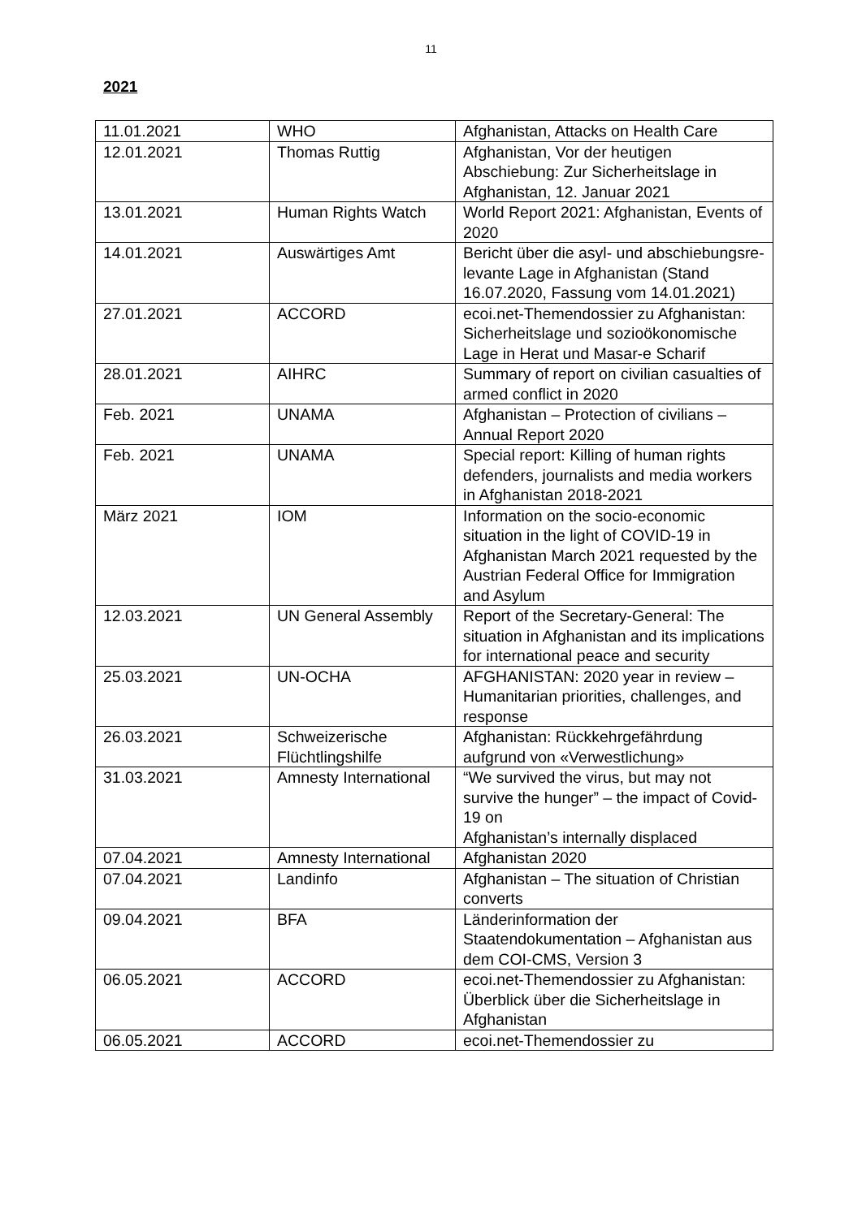11
2021
| 11.01.2021 | WHO | Afghanistan, Attacks on Health Care |
| 12.01.2021 | Thomas Ruttig | Afghanistan, Vor der heutigen Abschiebung: Zur Sicherheitslage in Afghanistan, 12. Januar 2021 |
| 13.01.2021 | Human Rights Watch | World Report 2021: Afghanistan, Events of 2020 |
| 14.01.2021 | Auswärtiges Amt | Bericht über die asyl- und abschiebungsre-levante Lage in Afghanistan (Stand 16.07.2020, Fassung vom 14.01.2021) |
| 27.01.2021 | ACCORD | ecoi.net-Themendossier zu Afghanistan: Sicherheitslage und sozioökonomische Lage in Herat und Masar-e Scharif |
| 28.01.2021 | AIHRC | Summary of report on civilian casualties of armed conflict in 2020 |
| Feb. 2021 | UNAMA | Afghanistan – Protection of civilians – Annual Report 2020 |
| Feb. 2021 | UNAMA | Special report: Killing of human rights defenders, journalists and media workers in Afghanistan 2018-2021 |
| März 2021 | IOM | Information on the socio-economic situation in the light of COVID-19 in Afghanistan March 2021 requested by the Austrian Federal Office for Immigration and Asylum |
| 12.03.2021 | UN General Assembly | Report of the Secretary-General: The situation in Afghanistan and its implications for international peace and security |
| 25.03.2021 | UN-OCHA | AFGHANISTAN: 2020 year in review – Humanitarian priorities, challenges, and response |
| 26.03.2021 | Schweizerische Flüchtlingshilfe | Afghanistan: Rückkehrgefährdung aufgrund von «Verwestlichung» |
| 31.03.2021 | Amnesty International | “We survived the virus, but may not survive the hunger” – the impact of Covid-19 on Afghanistan’s internally displaced |
| 07.04.2021 | Amnesty International | Afghanistan 2020 |
| 07.04.2021 | Landinfo | Afghanistan – The situation of Christian converts |
| 09.04.2021 | BFA | Länderinformation der Staatendokumentation – Afghanistan aus dem COI-CMS, Version 3 |
| 06.05.2021 | ACCORD | ecoi.net-Themendossier zu Afghanistan: Überblick über die Sicherheitslage in Afghanistan |
| 06.05.2021 | ACCORD | ecoi.net-Themendossier zu |